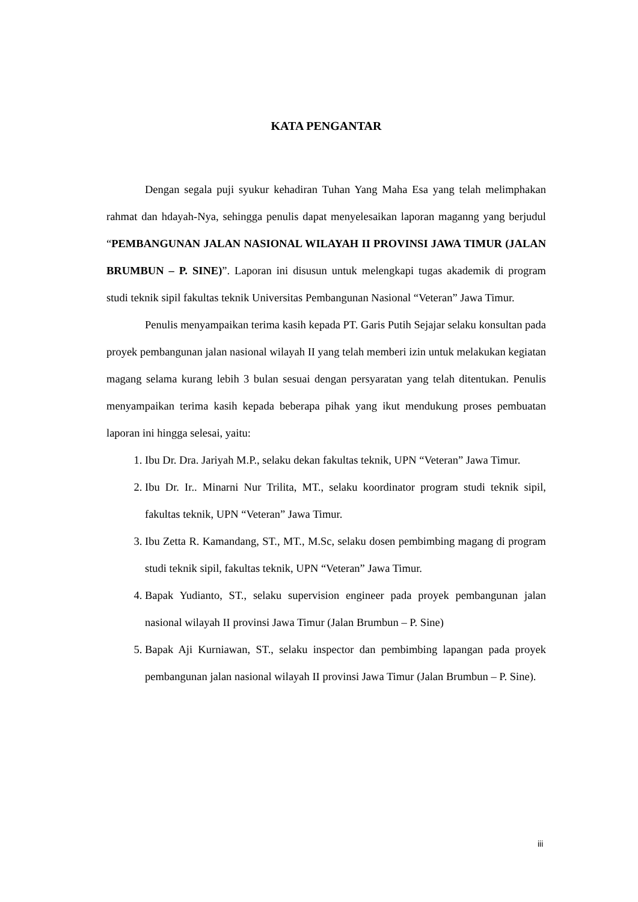KATA PENGANTAR
Dengan segala puji syukur kehadiran Tuhan Yang Maha Esa yang telah melimphakan rahmat dan hdayah-Nya, sehingga penulis dapat menyelesaikan laporan maganng yang berjudul “PEMBANGUNAN JALAN NASIONAL WILAYAH II PROVINSI JAWA TIMUR (JALAN BRUMBUN – P. SINE)”. Laporan ini disusun untuk melengkapi tugas akademik di program studi teknik sipil fakultas teknik Universitas Pembangunan Nasional “Veteran” Jawa Timur.
Penulis menyampaikan terima kasih kepada PT. Garis Putih Sejajar selaku konsultan pada proyek pembangunan jalan nasional wilayah II yang telah memberi izin untuk melakukan kegiatan magang selama kurang lebih 3 bulan sesuai dengan persyaratan yang telah ditentukan. Penulis menyampaikan terima kasih kepada beberapa pihak yang ikut mendukung proses pembuatan laporan ini hingga selesai, yaitu:
1. Ibu Dr. Dra. Jariyah M.P., selaku dekan fakultas teknik, UPN “Veteran” Jawa Timur.
2. Ibu Dr. Ir.. Minarni Nur Trilita, MT., selaku koordinator program studi teknik sipil, fakultas teknik, UPN “Veteran” Jawa Timur.
3. Ibu Zetta R. Kamandang, ST., MT., M.Sc, selaku dosen pembimbing magang di program studi teknik sipil, fakultas teknik, UPN “Veteran” Jawa Timur.
4. Bapak Yudianto, ST., selaku supervision engineer pada proyek pembangunan jalan nasional wilayah II provinsi Jawa Timur (Jalan Brumbun – P. Sine)
5. Bapak Aji Kurniawan, ST., selaku inspector dan pembimbing lapangan pada proyek pembangunan jalan nasional wilayah II provinsi Jawa Timur (Jalan Brumbun – P. Sine).
iii